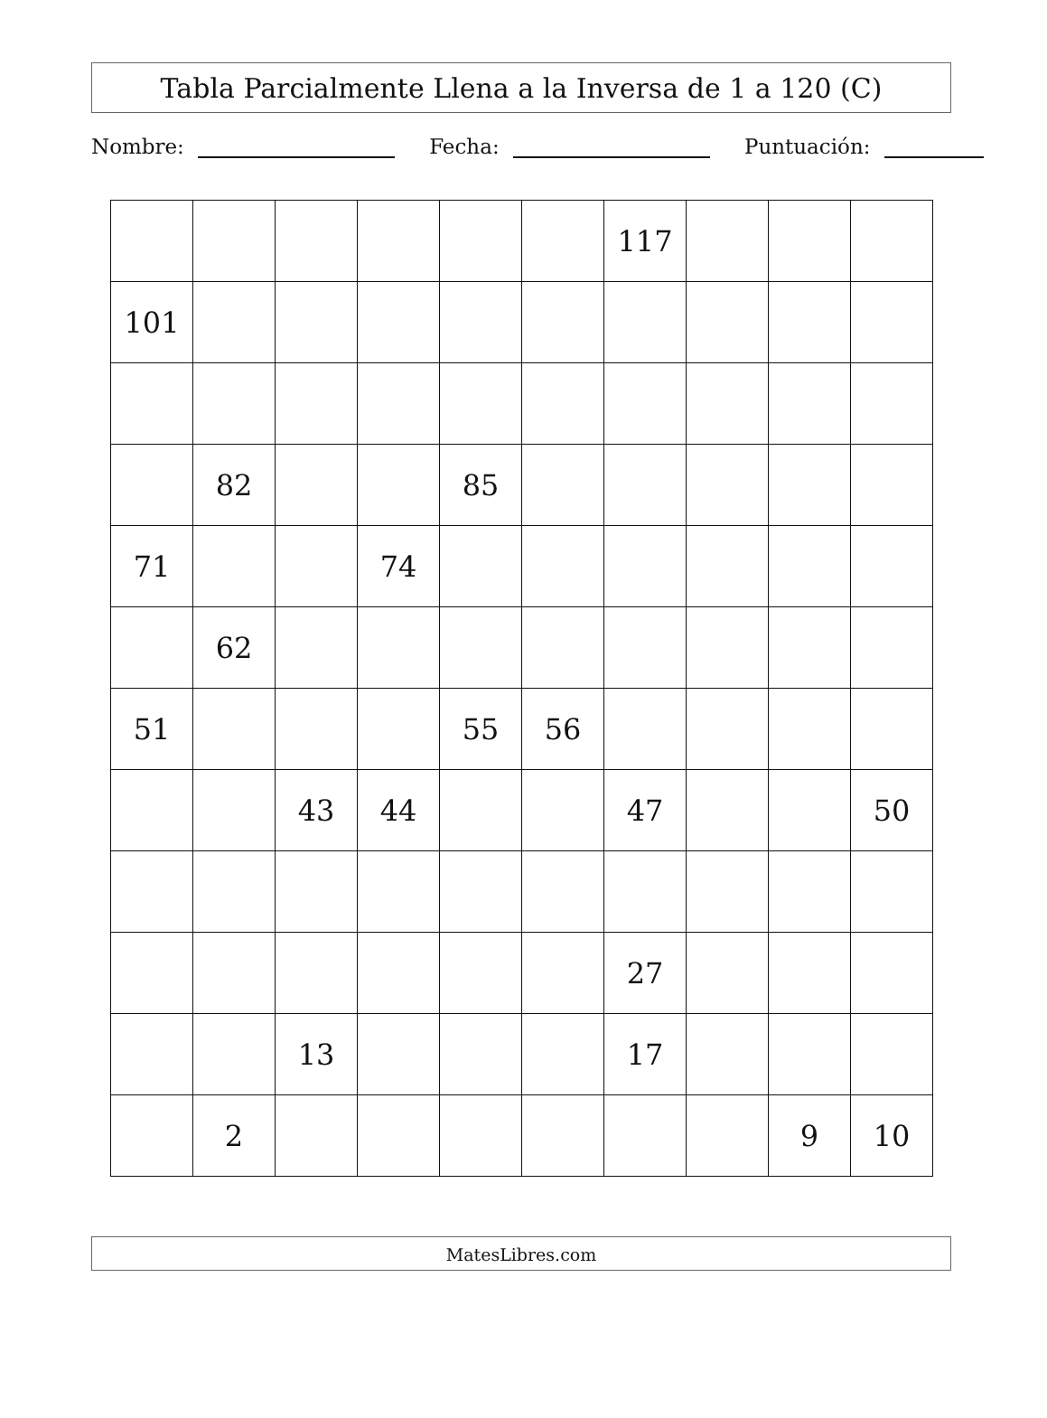Tabla Parcialmente Llena a la Inversa de 1 a 120 (C)
Nombre: Fecha: Puntuación:
| | | | | | | 117 | | | |
| 101 | | | | | | | | | |
| | 82 | | | 85 | | | | | |
| 71 | | | 74 | | | | | | |
| | 62 | | | | | | | | |
| 51 | | | | 55 | 56 | | | | |
| | | 43 | 44 | | | 47 | | | 50 |
| | | | | | | 27 | | | |
| | | 13 | | | | 17 | | | |
| | 2 | | | | | | | 9 | 10 |
MatesLibres.com